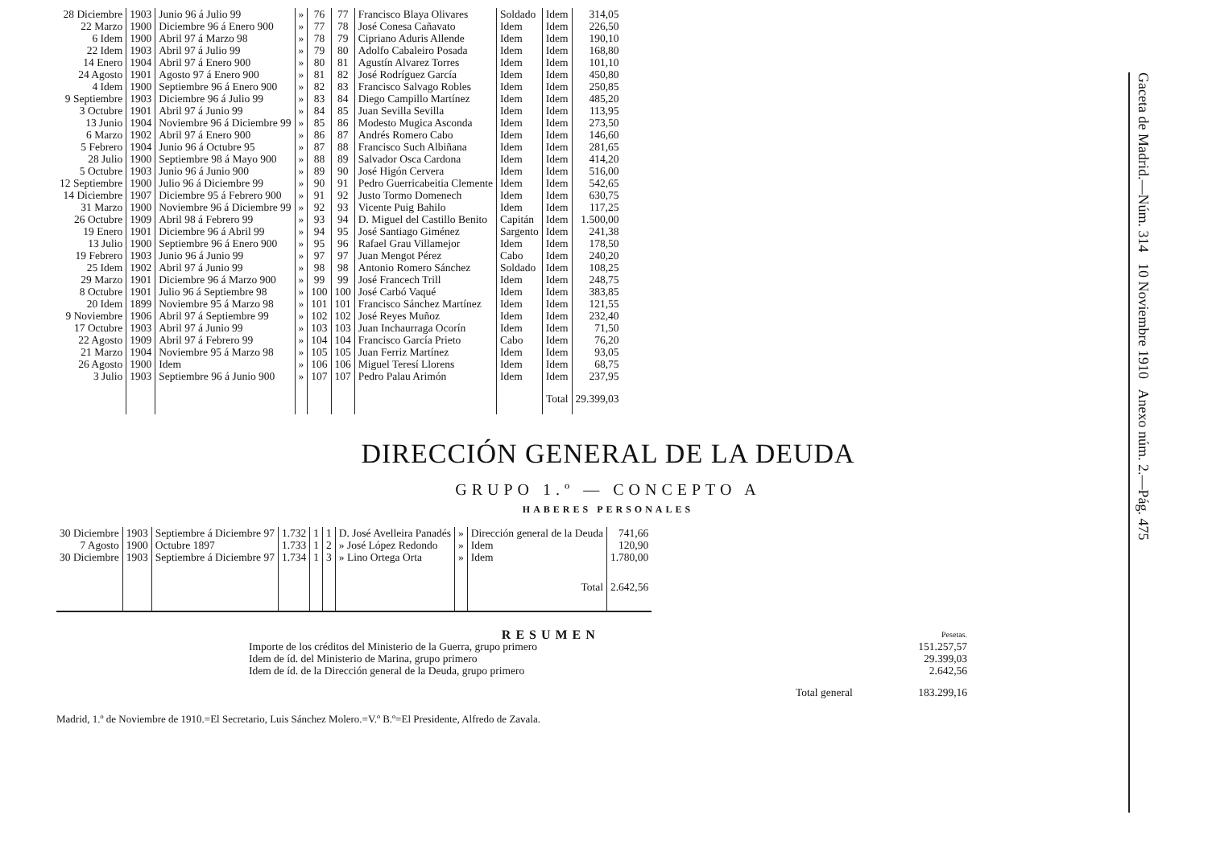| 28 Diciembre | 1903 | Junio 96 á Julio 99 | » | 76 | 77 | Francisco Blaya Olivares | Soldado | Idem | 314,05 |
| 22 Marzo | 1900 | Diciembre 96 á Enero 900 | » | 77 | 78 | José Conesa Cañavato | Idem | Idem | 226,50 |
| 6 Idem | 1900 | Abril 97 á Marzo 98 | » | 78 | 79 | Cipriano Aduris Allende | Idem | Idem | 190,10 |
| 22 Idem | 1903 | Abril 97 á Julio 99 | » | 79 | 80 | Adolfo Cabaleiro Posada | Idem | Idem | 168,80 |
| 14 Enero | 1904 | Abril 97 á Enero 900 | » | 80 | 81 | Agustín Alvarez Torres | Idem | Idem | 101,10 |
| 24 Agosto | 1901 | Agosto 97 á Enero 900 | » | 81 | 82 | José Rodríguez García | Idem | Idem | 450,80 |
| 4 Idem | 1900 | Septiembre 96 á Enero 900 | » | 82 | 83 | Francisco Salvago Robles | Idem | Idem | 250,85 |
| 9 Septiembre | 1903 | Diciembre 96 á Julio 99 | » | 83 | 84 | Diego Campillo Martínez | Idem | Idem | 485,20 |
| 3 Octubre | 1901 | Abril 97 á Junio 99 | » | 84 | 85 | Juan Sevilla Sevilla | Idem | Idem | 113,95 |
| 13 Junio | 1904 | Noviembre 96 á Diciembre 99 | » | 85 | 86 | Modesto Mugica Asconda | Idem | Idem | 273,50 |
| 6 Marzo | 1902 | Abril 97 á Enero 900 | » | 86 | 87 | Andrés Romero Cabo | Idem | Idem | 146,60 |
| 5 Febrero | 1904 | Junio 96 á Octubre 95 | » | 87 | 88 | Francisco Such Albiñana | Idem | Idem | 281,65 |
| 28 Julio | 1900 | Septiembre 98 á Mayo 900 | » | 88 | 89 | Salvador Osca Cardona | Idem | Idem | 414,20 |
| 5 Octubre | 1903 | Junio 96 á Junio 900 | » | 89 | 90 | José Higón Cervera | Idem | Idem | 516,00 |
| 12 Septiembre | 1900 | Julio 96 á Diciembre 99 | » | 90 | 91 | Pedro Guerricabeitia Clemente | Idem | Idem | 542,65 |
| 14 Diciembre | 1907 | Diciembre 95 á Febrero 900 | » | 91 | 92 | Justo Tormo Domenech | Idem | Idem | 630,75 |
| 31 Marzo | 1900 | Noviembre 96 á Diciembre 99 | » | 92 | 93 | Vicente Puig Bahilo | Idem | Idem | 117,25 |
| 26 Octubre | 1909 | Abril 98 á Febrero 99 | » | 93 | 94 | D. Miguel del Castillo Benito | Capitán | Idem | 1.500,00 |
| 19 Enero | 1901 | Diciembre 96 á Abril 99 | » | 94 | 95 | José Santiago Giménez | Sargento | Idem | 241,38 |
| 13 Julio | 1900 | Septiembre 96 á Enero 900 | » | 95 | 96 | Rafael Grau Villamejor | Idem | Idem | 178,50 |
| 19 Febrero | 1903 | Junio 96 á Junio 99 | » | 97 | 97 | Juan Mengot Pérez | Cabo | Idem | 240,20 |
| 25 Idem | 1902 | Abril 97 á Junio 99 | » | 98 | 98 | Antonio Romero Sánchez | Soldado | Idem | 108,25 |
| 29 Marzo | 1901 | Diciembre 96 á Marzo 900 | » | 99 | 99 | José Francech Trill | Idem | Idem | 248,75 |
| 8 Octubre | 1901 | Julio 96 á Septiembre 98 | » | 100 | 100 | José Carbó Vaqué | Idem | Idem | 383,85 |
| 20 Idem | 1899 | Noviembre 95 á Marzo 98 | » | 101 | 101 | Francisco Sánchez Martínez | Idem | Idem | 121,55 |
| 9 Noviembre | 1906 | Abril 97 á Septiembre 99 | » | 102 | 102 | José Reyes Muñoz | Idem | Idem | 232,40 |
| 17 Octubre | 1903 | Abril 97 á Junio 99 | » | 103 | 103 | Juan Inchaurraga Ocorín | Idem | Idem | 71,50 |
| 22 Agosto | 1909 | Abril 97 á Febrero 99 | » | 104 | 104 | Francisco García Prieto | Cabo | Idem | 76,20 |
| 21 Marzo | 1904 | Noviembre 95 á Marzo 98 | » | 105 | 105 | Juan Ferriz Martínez | Idem | Idem | 93,05 |
| 26 Agosto | 1900 | Idem | » | 106 | 106 | Miguel Teresí Llorens | Idem | Idem | 68,75 |
| 3 Julio | 1903 | Septiembre 96 á Junio 900 | » | 107 | 107 | Pedro Palau Arimón | Idem | Idem | 237,95 |
| | | | | | | | | Total | 29.399,03 |
DIRECCIÓN GENERAL DE LA DEUDA
GRUPO 1.º — CONCEPTO A
HABERES PERSONALES
| 30 Diciembre | 1903 | Septiembre á Diciembre 97 | 1.732 | 1 | 1 | D. José Avelleira Panadés | » | Dirección general de la Deuda | 741,66 |
| 7 Agosto | 1900 | Octubre 1897 | 1.733 | 1 | 2 | » José López Redondo | » | Idem | 120,90 |
| 30 Diciembre | 1903 | Septiembre á Diciembre 97 | 1.734 | 1 | 3 | » Lino Ortega Orta | » | Idem | 1.780,00 |
| | | | | | | | | Total | 2.642,56 |
| RESUMEN | Pesetas. |
| Importe de los créditos del Ministerio de la Guerra, grupo primero | 151.257,57 |
| Idem de íd. del Ministerio de Marina, grupo primero | 29.399,03 |
| Idem de íd. de la Dirección general de la Deuda, grupo primero | 2.642,56 |
| Total general | 183.299,16 |
Madrid, 1.º de Noviembre de 1910.=El Secretario, Luis Sánchez Molero.=V.º B.º=El Presidente, Alfredo de Zavala.
Gaceta de Madrid.—Núm. 314 10 Noviembre 1910 Anexo núm. 2.—Pág. 475